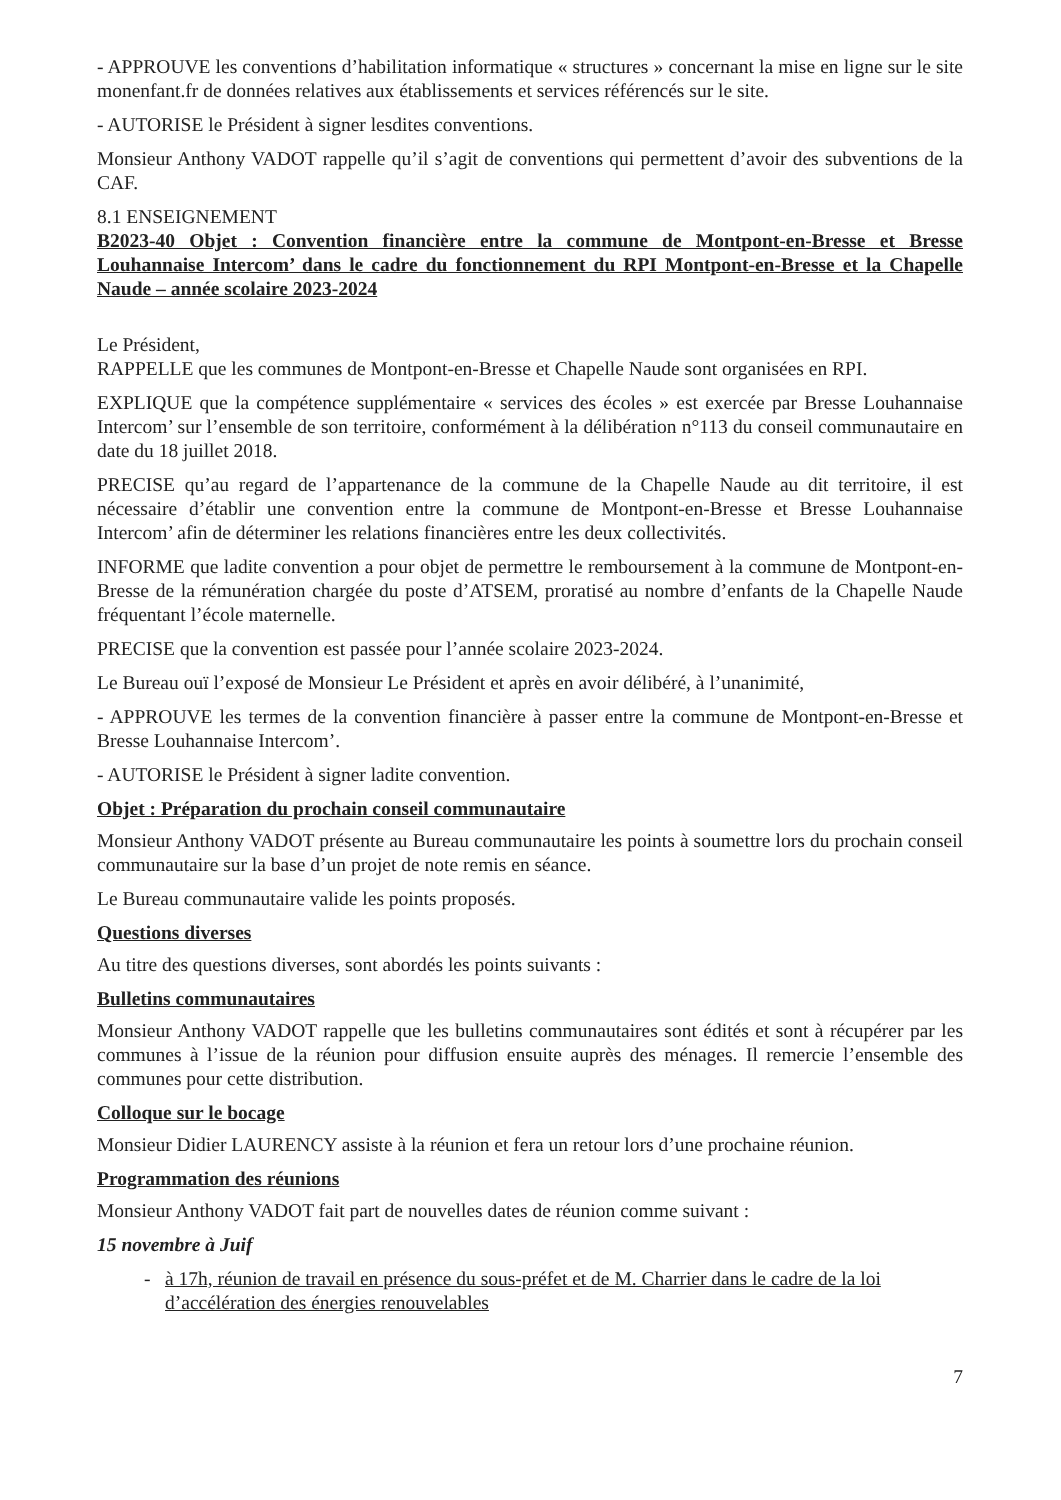- APPROUVE les conventions d’habilitation informatique « structures » concernant la mise en ligne sur le site monenfant.fr de données relatives aux établissements et services référencés sur le site.
- AUTORISE le Président à signer lesdites conventions.
Monsieur Anthony VADOT rappelle qu’il s’agit de conventions qui permettent d’avoir des subventions de la CAF.
8.1 ENSEIGNEMENT
B2023-40 Objet : Convention financière entre la commune de Montpont-en-Bresse et Bresse Louhannaise Intercom’ dans le cadre du fonctionnement du RPI Montpont-en-Bresse et la Chapelle Naude – année scolaire 2023-2024
Le Président,
RAPPELLE que les communes de Montpont-en-Bresse et Chapelle Naude sont organisées en RPI.
EXPLIQUE que la compétence supplémentaire « services des écoles » est exercée par Bresse Louhannaise Intercom’ sur l’ensemble de son territoire, conformément à la délibération n°113 du conseil communautaire en date du 18 juillet 2018.
PRECISE qu’au regard de l’appartenance de la commune de la Chapelle Naude au dit territoire, il est nécessaire d’établir une convention entre la commune de Montpont-en-Bresse et Bresse Louhannaise Intercom’ afin de déterminer les relations financières entre les deux collectivités.
INFORME que ladite convention a pour objet de permettre le remboursement à la commune de Montpont-en-Bresse de la rémunération chargée du poste d’ATSEM, proratisé au nombre d’enfants de la Chapelle Naude fréquentant l’école maternelle.
PRECISE que la convention est passée pour l’année scolaire 2023-2024.
Le Bureau ouï l’exposé de Monsieur Le Président et après en avoir délibéré, à l’unanimité,
- APPROUVE les termes de la convention financière à passer entre la commune de Montpont-en-Bresse et Bresse Louhannaise Intercom’.
- AUTORISE le Président à signer ladite convention.
Objet : Préparation du prochain conseil communautaire
Monsieur Anthony VADOT présente au Bureau communautaire les points à soumettre lors du prochain conseil communautaire sur la base d’un projet de note remis en séance.
Le Bureau communautaire valide les points proposés.
Questions diverses
Au titre des questions diverses, sont abordés les points suivants :
Bulletins communautaires
Monsieur Anthony VADOT rappelle que les bulletins communautaires sont édités et sont à récupérer par les communes à l’issue de la réunion pour diffusion ensuite auprès des ménages. Il remercie l’ensemble des communes pour cette distribution.
Colloque sur le bocage
Monsieur Didier LAURENCY assiste à la réunion et fera un retour lors d’une prochaine réunion.
Programmation des réunions
Monsieur Anthony VADOT fait part de nouvelles dates de réunion comme suivant :
15 novembre à Juif
à 17h, réunion de travail en présence du sous-préfet et de M. Charrier dans le cadre de la loi d’accélération des énergies renouvelables
7